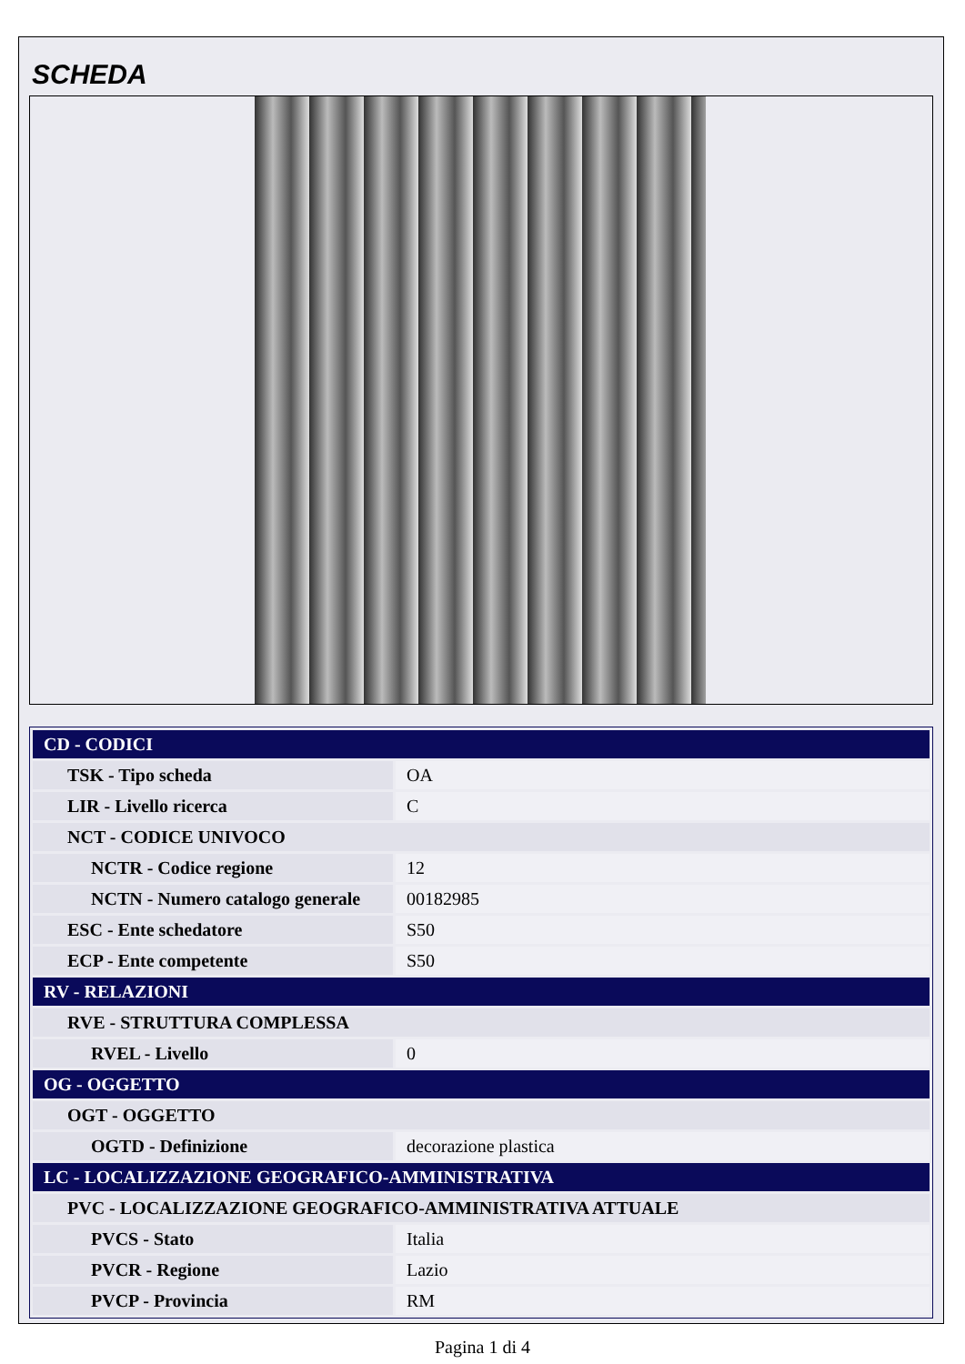SCHEDA
| CD - CODICI | |
| TSK - Tipo scheda | OA |
| LIR - Livello ricerca | C |
| NCT - CODICE UNIVOCO | |
| NCTR - Codice regione | 12 |
| NCTN - Numero catalogo generale | 00182985 |
| ESC - Ente schedatore | S50 |
| ECP - Ente competente | S50 |
| RV - RELAZIONI | |
| RVE - STRUTTURA COMPLESSA | |
| RVEL - Livello | 0 |
| OG - OGGETTO | |
| OGT - OGGETTO | |
| OGTD - Definizione | decorazione plastica |
| LC - LOCALIZZAZIONE GEOGRAFICO-AMMINISTRATIVA | |
| PVC - LOCALIZZAZIONE GEOGRAFICO-AMMINISTRATIVA ATTUALE | |
| PVCS - Stato | Italia |
| PVCR - Regione | Lazio |
| PVCP - Provincia | RM |
Pagina 1 di 4